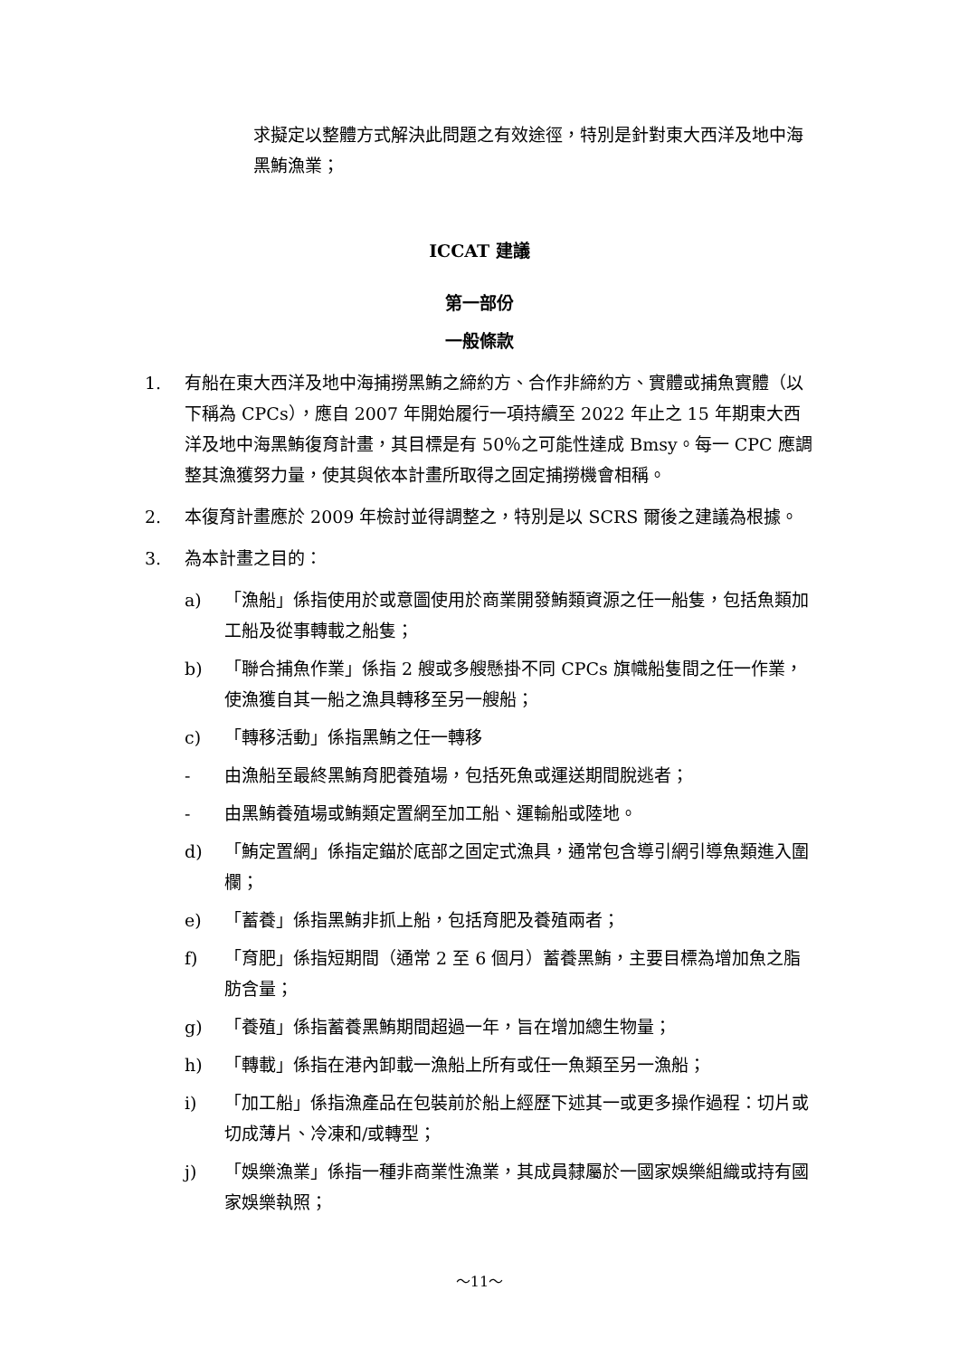求擬定以整體方式解決此問題之有效途徑，特別是針對東大西洋及地中海黑鮪漁業；
ICCAT 建議
第一部份
一般條款
1. 有船在東大西洋及地中海捕撈黑鮪之締約方、合作非締約方、實體或捕魚實體（以下稱為 CPCs），應自 2007 年開始履行一項持續至 2022 年止之 15 年期東大西洋及地中海黑鮪復育計畫，其目標是有 50％之可能性達成 Bmsy。每一 CPC 應調整其漁獲努力量，使其與依本計畫所取得之固定捕撈機會相稱。
2. 本復育計畫應於 2009 年檢討並得調整之，特別是以 SCRS 爾後之建議為根據。
3. 為本計畫之目的：
a) 「漁船」係指使用於或意圖使用於商業開發鮪類資源之任一船隻，包括魚類加工船及從事轉載之船隻；
b) 「聯合捕魚作業」係指 2 艘或多艘懸掛不同 CPCs 旗幟船隻間之任一作業，使漁獲自其一船之漁具轉移至另一艘船；
c) 「轉移活動」係指黑鮪之任一轉移
- 由漁船至最終黑鮪育肥養殖場，包括死魚或運送期間脫逃者；
- 由黑鮪養殖場或鮪類定置網至加工船、運輸船或陸地。
d) 「鮪定置網」係指定錨於底部之固定式漁具，通常包含導引網引導魚類進入圍欄；
e) 「蓄養」係指黑鮪非抓上船，包括育肥及養殖兩者；
f) 「育肥」係指短期間（通常 2 至 6 個月）蓄養黑鮪，主要目標為增加魚之脂肪含量；
g) 「養殖」係指蓄養黑鮪期間超過一年，旨在增加總生物量；
h) 「轉載」係指在港內卸載一漁船上所有或任一魚類至另一漁船；
i) 「加工船」係指漁產品在包裝前於船上經歷下述其一或更多操作過程：切片或切成薄片、冷凍和/或轉型；
j) 「娛樂漁業」係指一種非商業性漁業，其成員隸屬於一國家娛樂組織或持有國家娛樂執照；
～11～